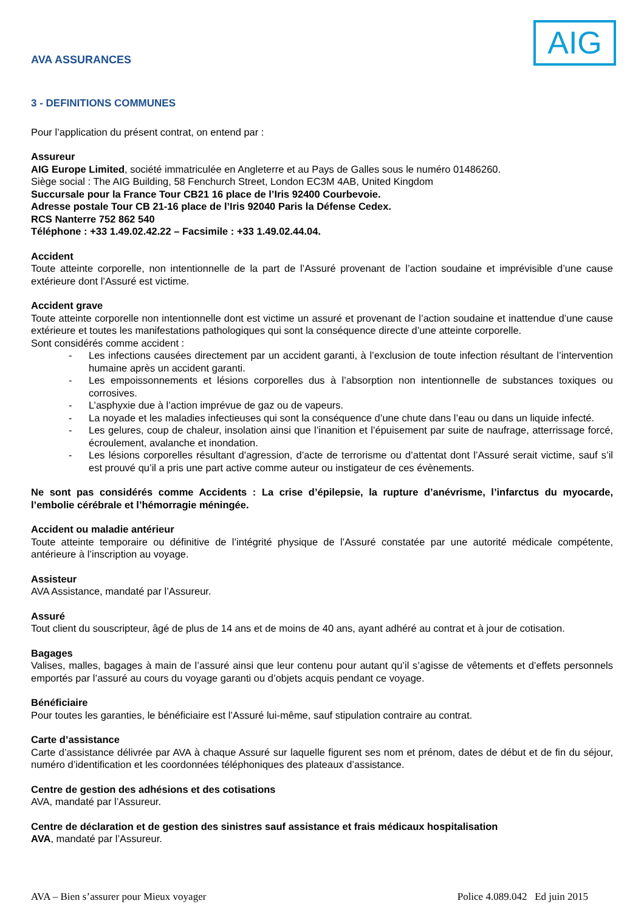AVA ASSURANCES
AIG
3 - DEFINITIONS COMMUNES
Pour l’application du présent contrat, on entend par :
Assureur
AIG Europe Limited, société immatriculée en Angleterre et au Pays de Galles sous le numéro 01486260.
Siège social : The AIG Building, 58 Fenchurch Street, London EC3M 4AB, United Kingdom
Succursale pour la France Tour CB21 16 place de l’Iris 92400 Courbevoie.
Adresse postale Tour CB 21-16 place de l’Iris 92040 Paris la Défense Cedex.
RCS Nanterre 752 862 540
Téléphone : +33 1.49.02.42.22 – Facsimile : +33 1.49.02.44.04.
Accident
Toute atteinte corporelle, non intentionnelle de la part de l’Assuré provenant de l’action soudaine et imprévisible d’une cause extérieure dont l’Assuré est victime.
Accident grave
Toute atteinte corporelle non intentionnelle dont est victime un assuré et provenant de l’action soudaine et inattendue d’une cause extérieure et toutes les manifestations pathologiques qui sont la conséquence directe d’une atteinte corporelle.
Sont considérés comme accident :
- Les infections causées directement par un accident garanti, à l’exclusion de toute infection résultant de l’intervention humaine après un accident garanti.
- Les empoissonnements et lésions corporelles dus à l’absorption non intentionnelle de substances toxiques ou corrosives.
- L’asphyxie due à l’action imprévue de gaz ou de vapeurs.
- La noyade et les maladies infectieuses qui sont la conséquence d’une chute dans l’eau ou dans un liquide infecté.
- Les gelures, coup de chaleur, insolation ainsi que l’inanition et l’épuisement par suite de naufrage, atterrissage forcé, écroulement, avalanche et inondation.
- Les lésions corporelles résultant d’agression, d’acte de terrorisme ou d’attentat dont l’Assuré serait victime, sauf s’il est prouvé qu’il a pris une part active comme auteur ou instigateur de ces évènements.
Ne sont pas considérés comme Accidents : La crise d’épilepsie, la rupture d’anévrisme, l’infarctus du myocarde, l’embolie cérébrale et l’hémorragie méningée.
Accident ou maladie antérieur
Toute atteinte temporaire ou définitive de l’intégrité physique de l’Assuré constatée par une autorité médicale compétente, antérieure à l’inscription au voyage.
Assisteur
AVA Assistance, mandaté par l’Assureur.
Assuré
Tout client du souscripteur, âgé de plus de 14 ans et de moins de 40 ans, ayant adhéré au contrat et à jour de cotisation.
Bagages
Valises, malles, bagages à main de l’assuré ainsi que leur contenu pour autant qu’il s’agisse de vêtements et d’effets personnels emportés par l’assuré au cours du voyage garanti ou d’objets acquis pendant ce voyage.
Bénéficiaire
Pour toutes les garanties, le bénéficiaire est l’Assuré lui-même, sauf stipulation contraire au contrat.
Carte d’assistance
Carte d’assistance délivrée par AVA à chaque Assuré sur laquelle figurent ses nom et prénom, dates de début et de fin du séjour, numéro d’identification et les coordonnées téléphoniques des plateaux d’assistance.
Centre de gestion des adhésions et des cotisations
AVA, mandaté par l’Assureur.
Centre de déclaration et de gestion des sinistres sauf assistance et frais médicaux hospitalisation
AVA, mandaté par l’Assureur.
AVA – Bien s’assurer pour Mieux voyager Police 4.089.042 Ed juin 2015